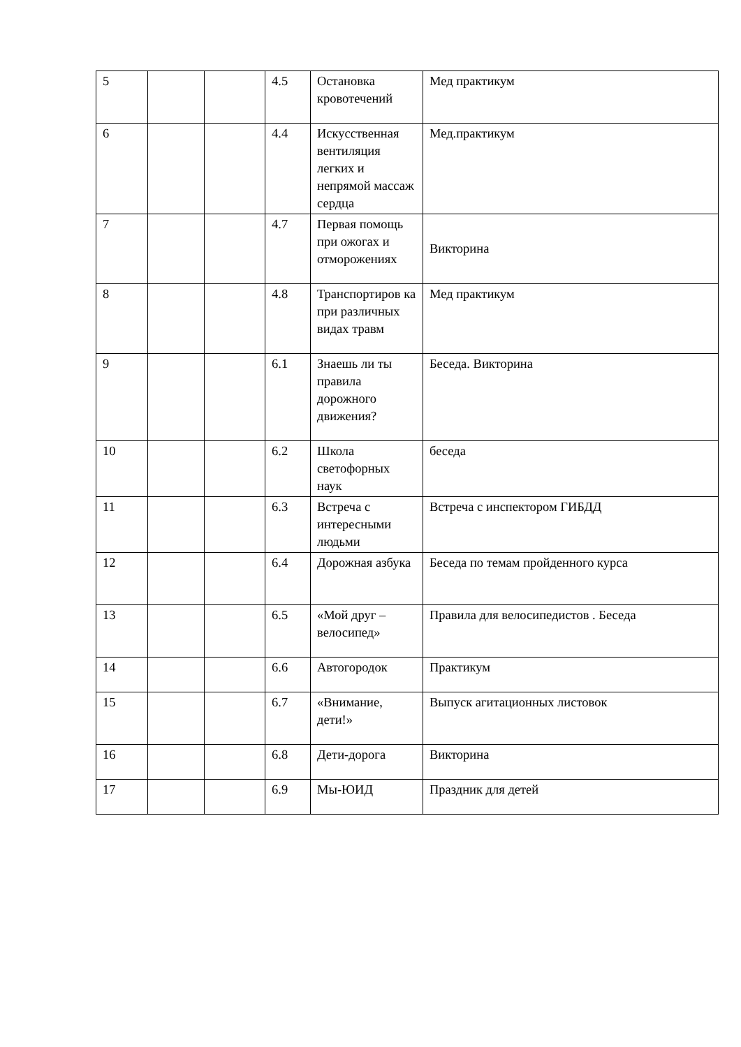| 5 | | | 4.5 | Остановка кровотечений | Мед практикум |
| 6 | | | 4.4 | Искусственная вентиляция легких и непрямой массаж сердца | Мед.практикум |
| 7 | | | 4.7 | Первая помощь при ожогах и отморожениях | Викторина |
| 8 | | | 4.8 | Транспортиров ка при различных видах травм | Мед практикум |
| 9 | | | 6.1 | Знаешь ли ты правила дорожного движения? | Беседа. Викторина |
| 10 | | | 6.2 | Школа светофорных наук | беседа |
| 11 | | | 6.3 | Встреча с интересными людьми | Встреча с инспектором ГИБДД |
| 12 | | | 6.4 | Дорожная азбука | Беседа по темам пройденного курса |
| 13 | | | 6.5 | «Мой друг – велосипед» | Правила для велосипедистов . Беседа |
| 14 | | | 6.6 | Автогородок | Практикум |
| 15 | | | 6.7 | «Внимание, дети!» | Выпуск агитационных листовок |
| 16 | | | 6.8 | Дети-дорога | Викторина |
| 17 | | | 6.9 | Мы-ЮИД | Праздник для детей |